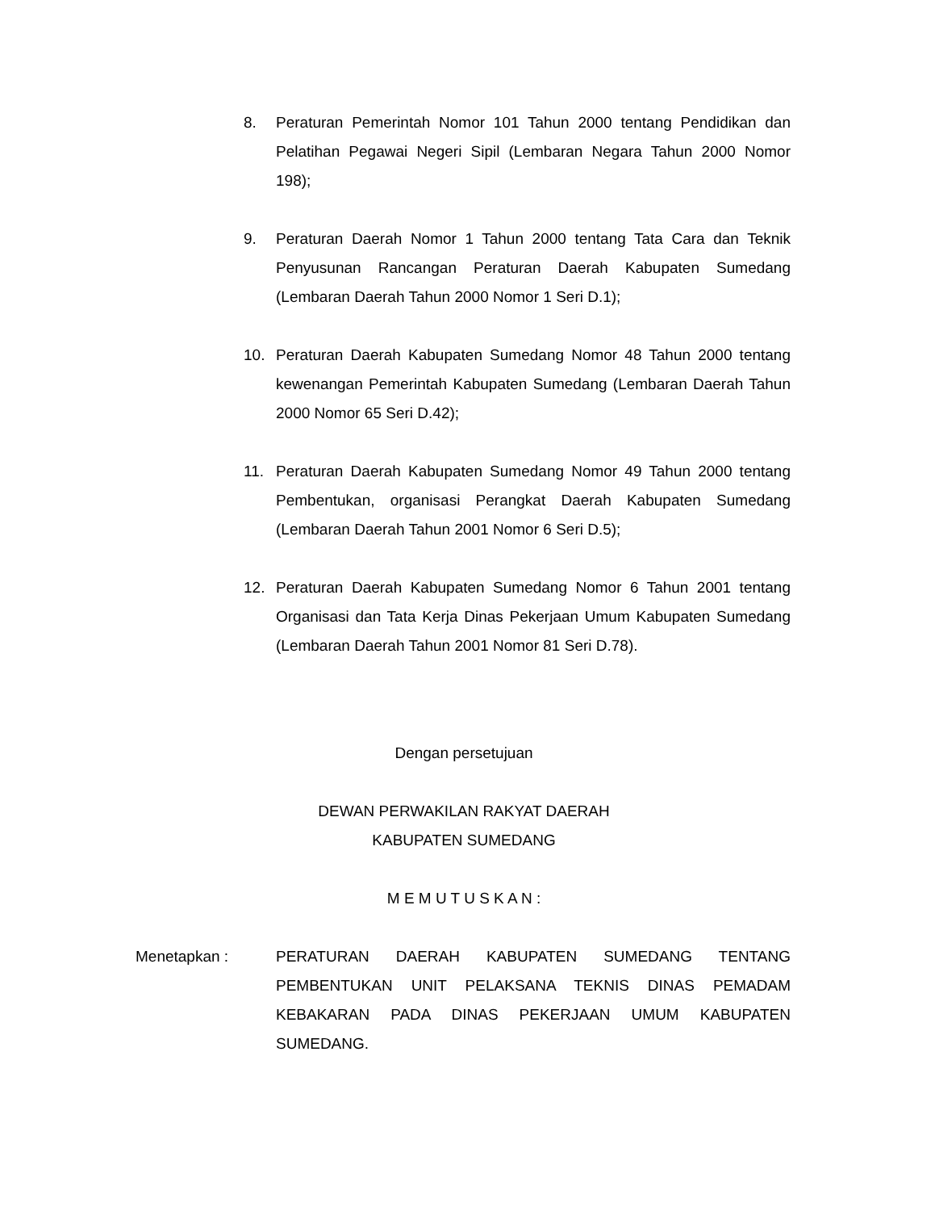8. Peraturan Pemerintah Nomor 101 Tahun 2000 tentang Pendidikan dan Pelatihan Pegawai Negeri Sipil (Lembaran Negara Tahun 2000 Nomor 198);
9. Peraturan Daerah Nomor 1 Tahun 2000 tentang Tata Cara dan Teknik Penyusunan Rancangan Peraturan Daerah Kabupaten Sumedang (Lembaran Daerah Tahun 2000 Nomor 1 Seri D.1);
10. Peraturan Daerah Kabupaten Sumedang Nomor 48 Tahun 2000 tentang kewenangan Pemerintah Kabupaten Sumedang (Lembaran Daerah Tahun 2000 Nomor 65 Seri D.42);
11. Peraturan Daerah Kabupaten Sumedang Nomor 49 Tahun 2000 tentang Pembentukan, organisasi Perangkat Daerah Kabupaten Sumedang (Lembaran Daerah Tahun 2001 Nomor 6 Seri D.5);
12. Peraturan Daerah Kabupaten Sumedang Nomor 6 Tahun 2001 tentang Organisasi dan Tata Kerja Dinas Pekerjaan Umum Kabupaten Sumedang (Lembaran Daerah Tahun 2001 Nomor 81 Seri D.78).
Dengan persetujuan
DEWAN PERWAKILAN RAKYAT DAERAH
KABUPATEN SUMEDANG
M E M U T U S K A N :
Menetapkan : PERATURAN DAERAH KABUPATEN SUMEDANG TENTANG PEMBENTUKAN UNIT PELAKSANA TEKNIS DINAS PEMADAM KEBAKARAN PADA DINAS PEKERJAAN UMUM KABUPATEN SUMEDANG.